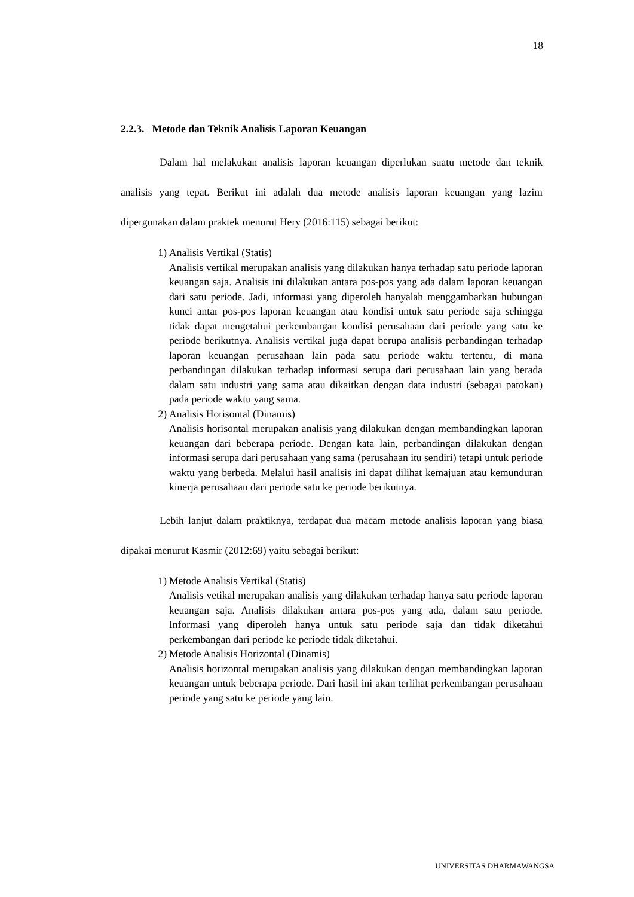18
2.2.3. Metode dan Teknik Analisis Laporan Keuangan
Dalam hal melakukan analisis laporan keuangan diperlukan suatu metode dan teknik analisis yang tepat. Berikut ini adalah dua metode analisis laporan keuangan yang lazim dipergunakan dalam praktek menurut Hery (2016:115) sebagai berikut:
1) Analisis Vertikal (Statis)
Analisis vertikal merupakan analisis yang dilakukan hanya terhadap satu periode laporan keuangan saja. Analisis ini dilakukan antara pos-pos yang ada dalam laporan keuangan dari satu periode. Jadi, informasi yang diperoleh hanyalah menggambarkan hubungan kunci antar pos-pos laporan keuangan atau kondisi untuk satu periode saja sehingga tidak dapat mengetahui perkembangan kondisi perusahaan dari periode yang satu ke periode berikutnya. Analisis vertikal juga dapat berupa analisis perbandingan terhadap laporan keuangan perusahaan lain pada satu periode waktu tertentu, di mana perbandingan dilakukan terhadap informasi serupa dari perusahaan lain yang berada dalam satu industri yang sama atau dikaitkan dengan data industri (sebagai patokan) pada periode waktu yang sama.
2) Analisis Horisontal (Dinamis)
Analisis horisontal merupakan analisis yang dilakukan dengan membandingkan laporan keuangan dari beberapa periode. Dengan kata lain, perbandingan dilakukan dengan informasi serupa dari perusahaan yang sama (perusahaan itu sendiri) tetapi untuk periode waktu yang berbeda. Melalui hasil analisis ini dapat dilihat kemajuan atau kemunduran kinerja perusahaan dari periode satu ke periode berikutnya.
Lebih lanjut dalam praktiknya, terdapat dua macam metode analisis laporan yang biasa dipakai menurut Kasmir (2012:69) yaitu sebagai berikut:
1) Metode Analisis Vertikal (Statis)
Analisis vetikal merupakan analisis yang dilakukan terhadap hanya satu periode laporan keuangan saja. Analisis dilakukan antara pos-pos yang ada, dalam satu periode. Informasi yang diperoleh hanya untuk satu periode saja dan tidak diketahui perkembangan dari periode ke periode tidak diketahui.
2) Metode Analisis Horizontal (Dinamis)
Analisis horizontal merupakan analisis yang dilakukan dengan membandingkan laporan keuangan untuk beberapa periode. Dari hasil ini akan terlihat perkembangan perusahaan periode yang satu ke periode yang lain.
UNIVERSITAS DHARMAWANGSA